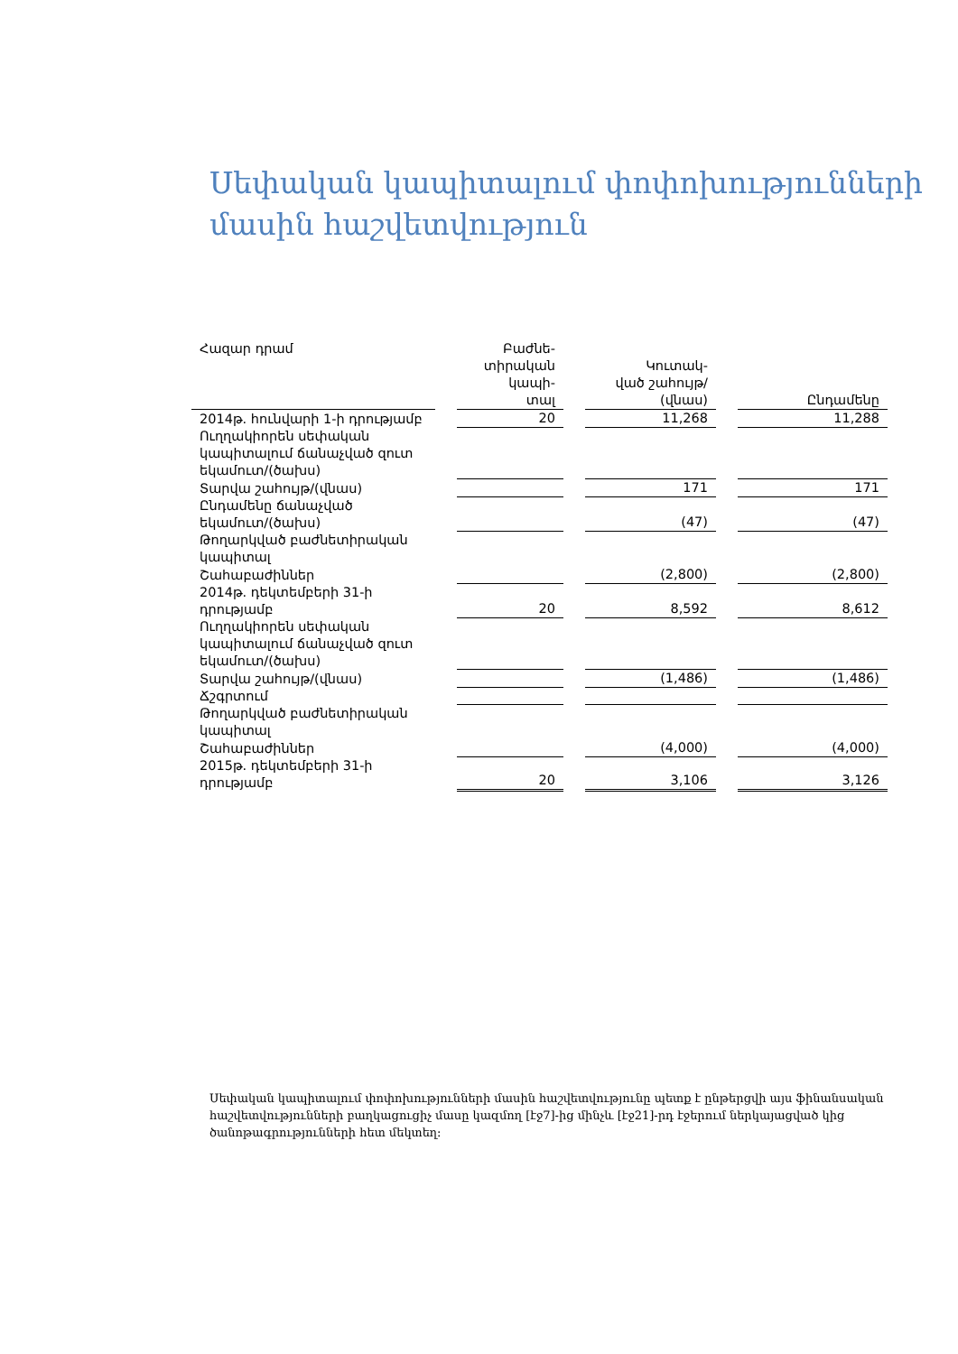Սեփական կապիտալում փոփոխությունների մասին հաշվետվություն
| Հազար դրամ | | Բաժնե- տիրական կապի- տալ | | Կուտակ- ված շահույթ/ (վնաս) | | Ընդամենը |
| --- | --- | --- | --- | --- | --- | --- |
| 2014թ. հունվարի 1-ի դրությամբ | | 20 | | 11,268 | | 11,288 |
| Ուղղակիորեն սեփական կապիտալում ճանաչված զուտ եկամուտ/(ծախս) | | | | | | |
| Տարվա շահույթ/(վնաս) | | | | 171 | | 171 |
| Ընդամենը ճանաչված եկամուտ/(ծախս) | | | | (47) | | (47) |
| Թողարկված բաժնետիրական կապիտալ | | | | | | |
| Շահաբաժիններ | | | | (2,800) | | (2,800) |
| 2014թ. դեկտեմբերի 31-ի դրությամբ | | 20 | | 8,592 | | 8,612 |
| Ուղղակիորեն սեփական կապիտալում ճանաչված զուտ եկամուտ/(ծախս) | | | | | | |
| Տարվա շահույթ/(վնաս) | | | | (1,486) | | (1,486) |
| Ճշգրտում | | | | | | |
| Թողարկված բաժնետիրական կապիտալ | | | | | | |
| Շահաբաժիններ | | | | (4,000) | | (4,000) |
| 2015թ. դեկտեմբերի 31-ի դրությամբ | | 20 | | 3,106 | | 3,126 |
Սեփական կապիտալում փոփոխությունների մասին հաշվետվությունը պետք է ընթերցվի այս ֆինանսական հաշվետվությունների բաղկացուցիչ մասը կազմող [էջ7]-ից մինչև [էջ21]-րդ էջերում ներկայացված կից ծանոթագրությունների հետ մեկտեղ: